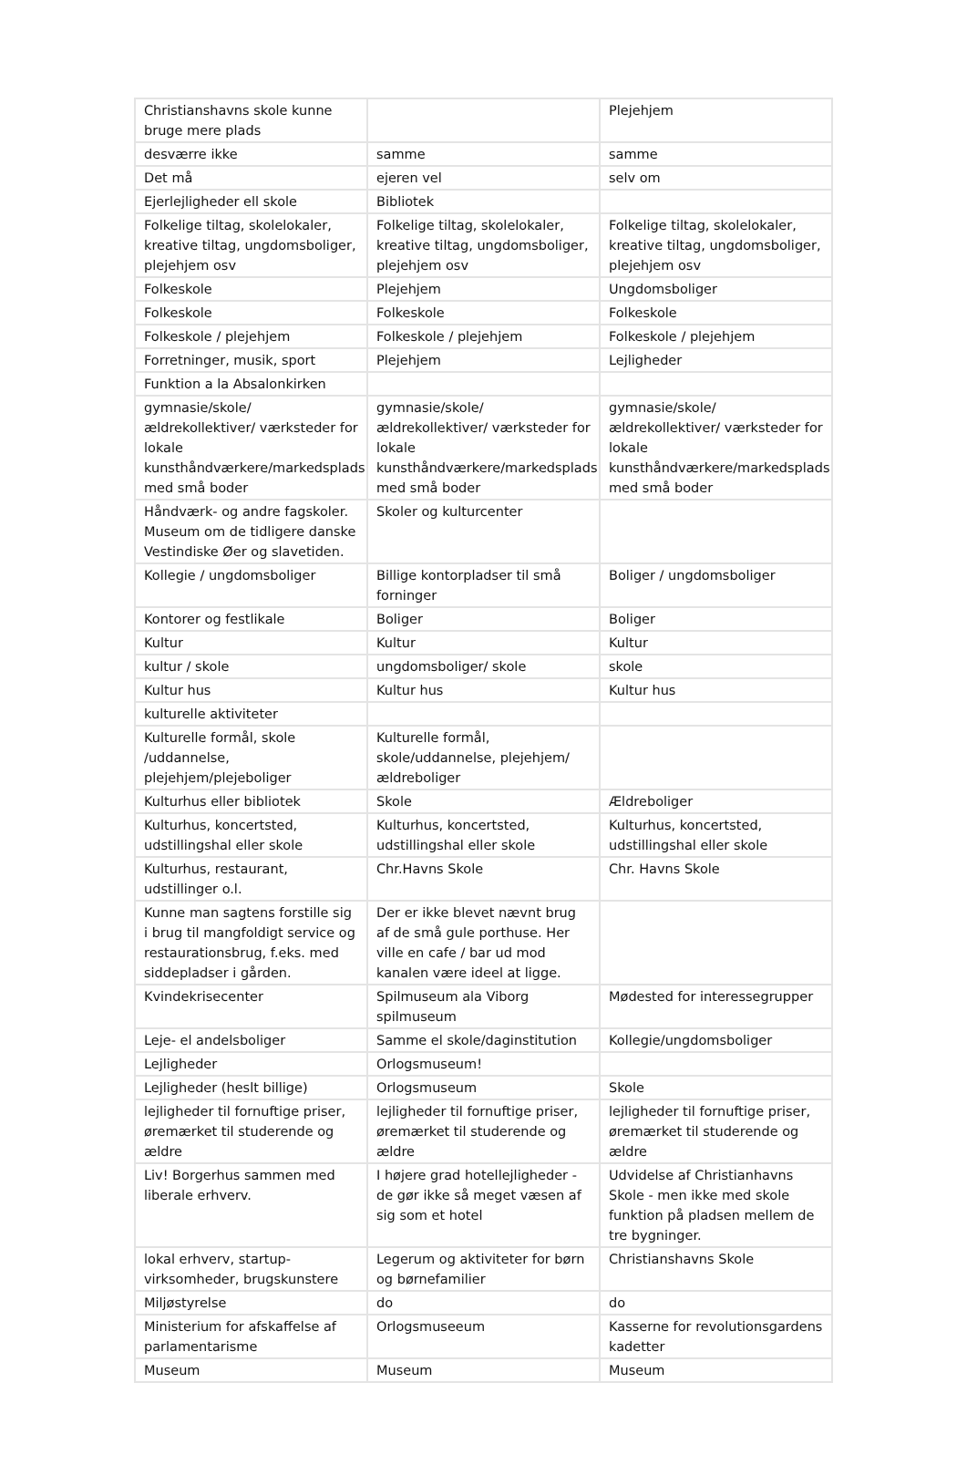| Christianshavns skole kunne bruge mere plads | | Plejehjem |
| desværre ikke | samme | samme |
| Det må | ejeren vel | selv om |
| Ejerlejligheder ell skole | Bibliotek | |
| Folkelige tiltag, skolelokaler, kreative tiltag, ungdomsboliger, plejehjem osv | Folkelige tiltag, skolelokaler, kreative tiltag, ungdomsboliger, plejehjem osv | Folkelige tiltag, skolelokaler, kreative tiltag, ungdomsboliger, plejehjem osv |
| Folkeskole | Plejehjem | Ungdomsboliger |
| Folkeskole | Folkeskole | Folkeskole |
| Folkeskole / plejehjem | Folkeskole / plejehjem | Folkeskole / plejehjem |
| Forretninger, musik, sport | Plejehjem | Lejligheder |
| Funktion a la Absalonkirken | | |
| gymnasie/skole/ældrekollektiver/ værksteder for lokale kunsthåndværkere/markedsplads med små boder | gymnasie/skole/ældrekollektiver/ værksteder for lokale kunsthåndværkere/markedsplads med små boder | gymnasie/skole/ældrekollektiver/ værksteder for lokale kunsthåndværkere/markedsplads med små boder |
| Håndværk- og andre fagskoler. Museum om de tidligere danske Vestindiske Øer og slavetiden. | Skoler og kulturcenter | |
| Kollegie / ungdomsboliger | Billige kontorpladser til små forninger | Boliger / ungdomsboliger |
| Kontorer og festlikale | Boliger | Boliger |
| Kultur | Kultur | Kultur |
| kultur / skole | ungdomsboliger/ skole | skole |
| Kultur hus | Kultur hus | Kultur hus |
| kulturelle aktiviteter | | |
| Kulturelle formål, skole /uddannelse, plejehjem/plejeboliger | Kulturelle formål, skole/uddannelse, plejehjem/ældreboliger | |
| Kulturhus eller bibliotek | Skole | Ældreboliger |
| Kulturhus, koncertsted, udstillingshal eller skole | Kulturhus, koncertsted, udstillingshal eller skole | Kulturhus, koncertsted, udstillingshal eller skole |
| Kulturhus, restaurant, udstillinger o.l. | Chr.Havns Skole | Chr. Havns Skole |
| Kunne man sagtens forstille sig i brug til mangfoldigt service og restaurationsbrug, f.eks. med siddepladser i gården. | Der er ikke blevet nævnt brug af de små gule porthuse. Her ville en cafe / bar ud mod kanalen være ideel at ligge. | |
| Kvindekrisecenter | Spilmuseum ala Viborg spilmuseum | Mødested for interessegrupper |
| Leje- el andelsboliger | Samme el skole/daginstitution | Kollegie/ungdomsboliger |
| Lejligheder | Orlogsmuseum! | |
| Lejligheder (heslt billige) | Orlogsmuseum | Skole |
| lejligheder til fornuftige priser, øremærket til studerende og ældre | lejligheder til fornuftige priser, øremærket til studerende og ældre | lejligheder til fornuftige priser, øremærket til studerende og ældre |
| Liv! Borgerhus sammen med liberale erhverv. | I højere grad hotellejligheder - de gør ikke så meget væsen af sig som et hotel | Udvidelse af Christianhavns Skole - men ikke med skole funktion på pladsen mellem de tre bygninger. |
| lokal erhverv, startup-virksomheder, brugskunstere | Legerum og aktiviteter for børn og børnefamilier | Christianshavns Skole |
| Miljøstyrelse | do | do |
| Ministerium for afskaffelse af parlamentarisme | Orlogsmuseeum | Kasserne for revolutionsgardens kadetter |
| Museum | Museum | Museum |